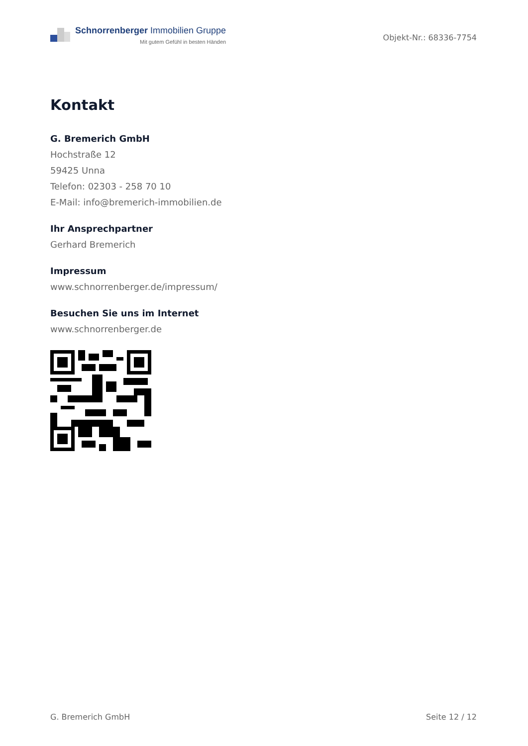Schnorrenberger Immobilien Gruppe
Mit gutem Gefühl in besten Händen
Objekt-Nr.: 68336-7754
Kontakt
G. Bremerich GmbH
Hochstraße 12
59425 Unna
Telefon: 02303 - 258 70 10
E-Mail: info@bremerich-immobilien.de
Ihr Ansprechpartner
Gerhard Bremerich
Impressum
www.schnorrenberger.de/impressum/
Besuchen Sie uns im Internet
www.schnorrenberger.de
G. Bremerich GmbH Seite 12 / 12